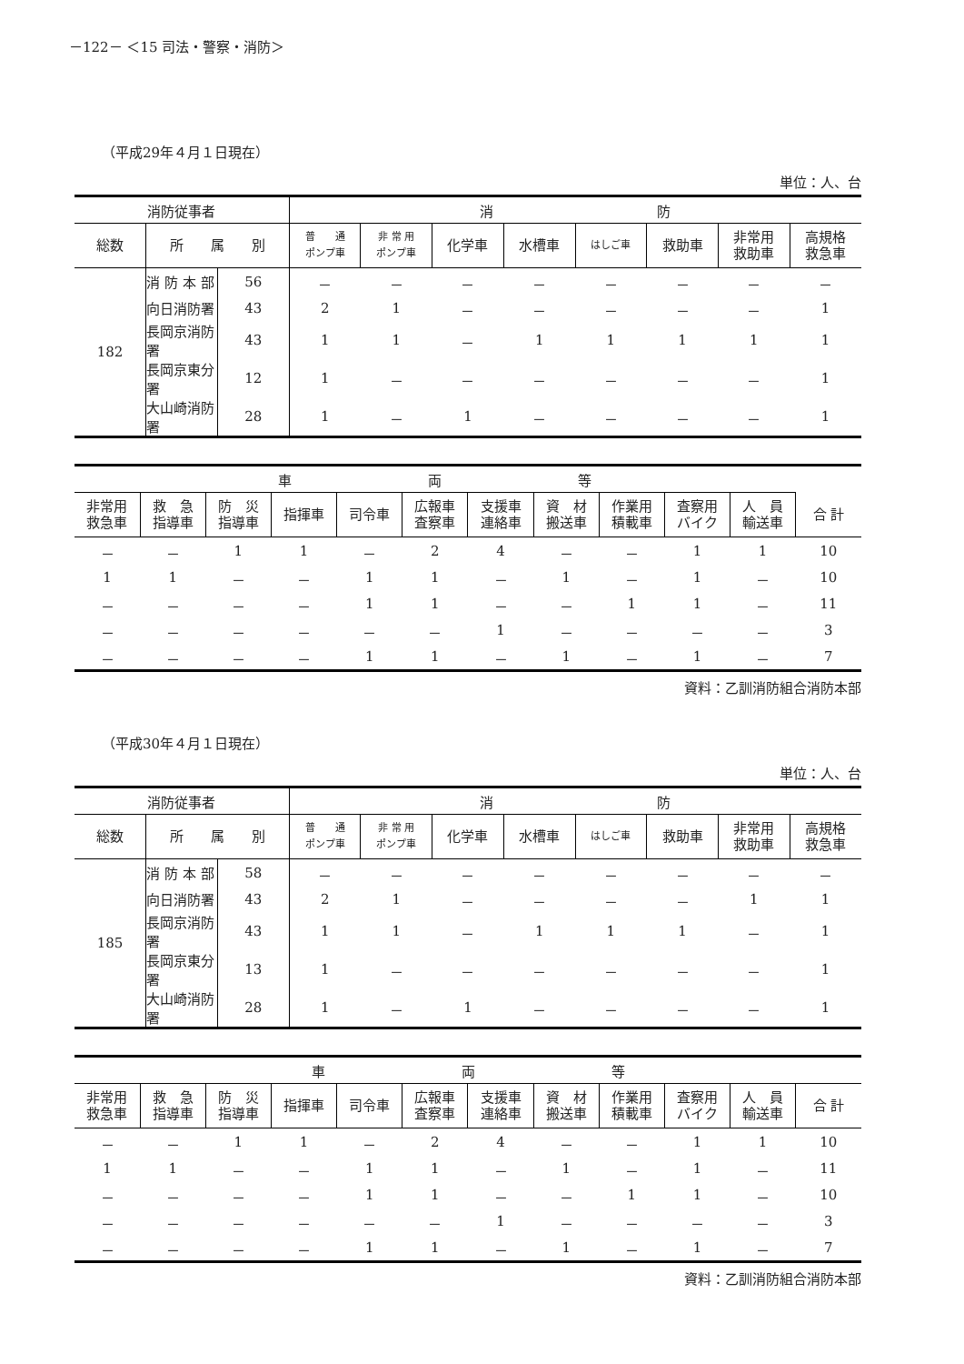－122－ ＜15 司法・警察・消防＞
（平成29年４月１日現在）
単位：人、台
| 消防従事者 | | | 消 防 | | | | | | | |
| --- | --- | --- | --- | --- | --- | --- | --- | --- | --- | --- |
| 総数 | 所 属 別 | | 普 通 ポンプ車 | 非 常 用 ポンプ車 | 化学車 | 水槽車 | はしご車 | 救助車 | 非常用 救助車 | 高規格 救急車 |
| 182 | 消 防 本 部 | 56 | － | － | － | － | － | － | － | － |
| | 向日消防署 | 43 | 2 | 1 | － | － | － | － | － | 1 |
| | 長岡京消防署 | 43 | 1 | 1 | － | 1 | 1 | 1 | 1 | 1 |
| | 長岡京東分署 | 12 | 1 | － | － | － | － | － | － | 1 |
| | 大山崎消防署 | 28 | 1 | － | 1 | － | － | － | － | 1 |
| 車 両 等 | | | | | | | | | | | |
| --- | --- | --- | --- | --- | --- | --- | --- | --- | --- | --- | --- |
| 非常用 救急車 | 救 急 指導車 | 防 災 指導車 | 指揮車 | 司令車 | 広報車 査察車 | 支援車 連絡車 | 資 材 搬送車 | 作業用 積載車 | 査察用 バイク | 人 員 輸送車 | 合 計 |
| － | － | 1 | 1 | － | 2 | 4 | － | － | 1 | 1 | 10 |
| 1 | 1 | － | － | 1 | 1 | － | 1 | － | 1 | － | 10 |
| － | － | － | － | 1 | 1 | － | － | 1 | 1 | － | 11 |
| － | － | － | － | － | － | 1 | － | － | － | － | 3 |
| － | － | － | － | 1 | 1 | － | 1 | － | 1 | － | 7 |
資料：乙訓消防組合消防本部
（平成30年４月１日現在）
単位：人、台
| 消防従事者 | | | 消 防 | | | | | | | |
| --- | --- | --- | --- | --- | --- | --- | --- | --- | --- | --- |
| 総数 | 所 属 別 | | 普 通 ポンプ車 | 非 常 用 ポンプ車 | 化学車 | 水槽車 | はしご車 | 救助車 | 非常用 救助車 | 高規格 救急車 |
| 185 | 消 防 本 部 | 58 | － | － | － | － | － | － | － | － |
| | 向日消防署 | 43 | 2 | 1 | － | － | － | － | 1 | 1 |
| | 長岡京消防署 | 43 | 1 | 1 | － | 1 | 1 | 1 | － | 1 |
| | 長岡京東分署 | 13 | 1 | － | － | － | － | － | － | 1 |
| | 大山崎消防署 | 28 | 1 | － | 1 | － | － | － | － | 1 |
| 車 両 等 | | | | | | | | | | | |
| --- | --- | --- | --- | --- | --- | --- | --- | --- | --- | --- | --- |
| 非常用 救急車 | 救 急 指導車 | 防 災 指導車 | 指揮車 | 司令車 | 広報車 査察車 | 支援車 連絡車 | 資 材 搬送車 | 作業用 積載車 | 査察用 バイク | 人 員 輸送車 | 合 計 |
| － | － | 1 | 1 | － | 2 | 4 | － | － | 1 | 1 | 10 |
| 1 | 1 | － | － | 1 | 1 | － | 1 | － | 1 | － | 11 |
| － | － | － | － | 1 | 1 | － | － | 1 | 1 | － | 10 |
| － | － | － | － | － | － | 1 | － | － | － | － | 3 |
| － | － | － | － | 1 | 1 | － | 1 | － | 1 | － | 7 |
資料：乙訓消防組合消防本部